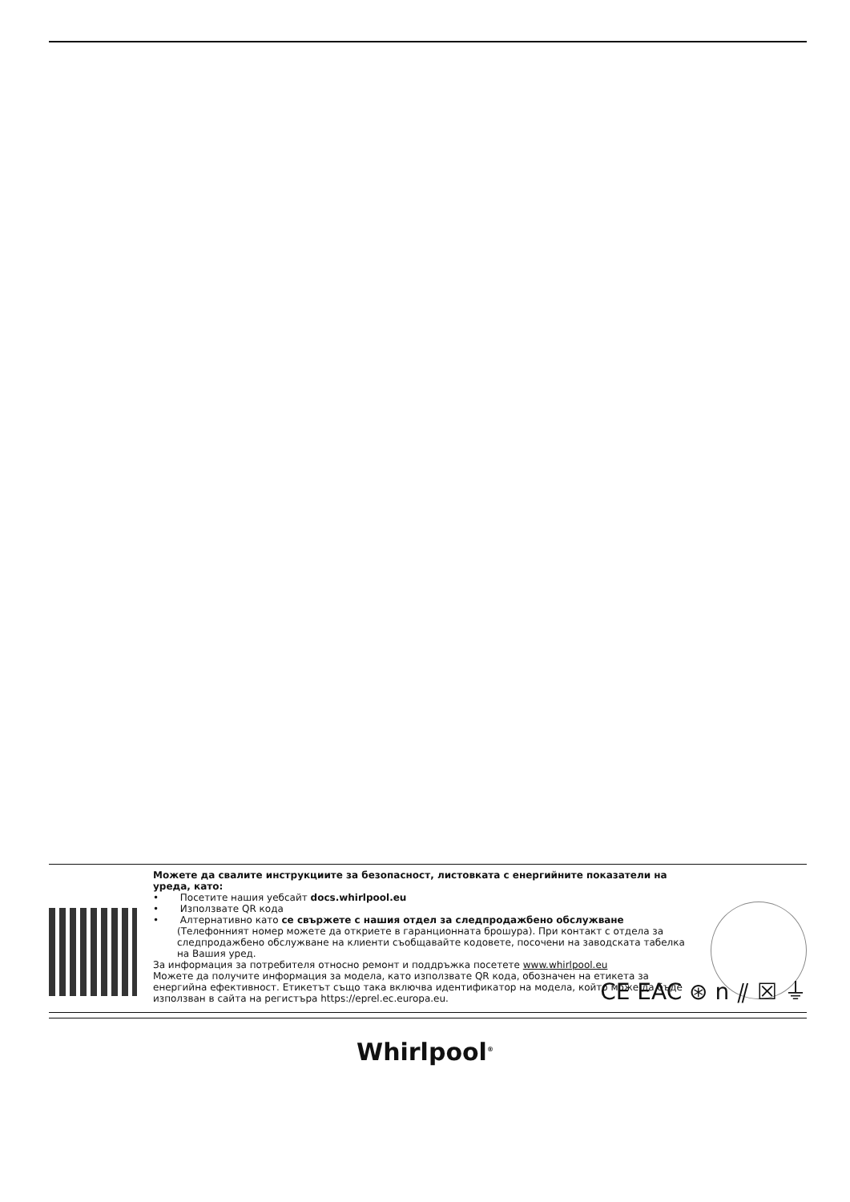Можете да свалите инструкциите за безопасност, листовката с енергийните показатели на уреда, като:
• Посетите нашия уебсайт docs.whirlpool.eu
• Използвате QR кода
• Алтернативно като се свържете с нашия отдел за следпродажбено обслужване (Телефонният номер можете да откриете в гаранционната брошура). При контакт с отдела за следпродажбено обслужване на клиенти съобщавайте кодовете, посочени на заводската табелка на Вашия уред.
За информация за потребителя относно ремонт и поддръжка посетете www.whirlpool.eu
Можете да получите информация за модела, като използвате QR кода, обозначен на етикета за енергийна ефективност. Етикетът също така включва идентификатор на модела, който може да бъде използван в сайта на регистъра https://eprel.ec.europa.eu.
CE EAC ⊛ n ⫽ ☒ ⏚
Whirlpool<sup>®</sup>